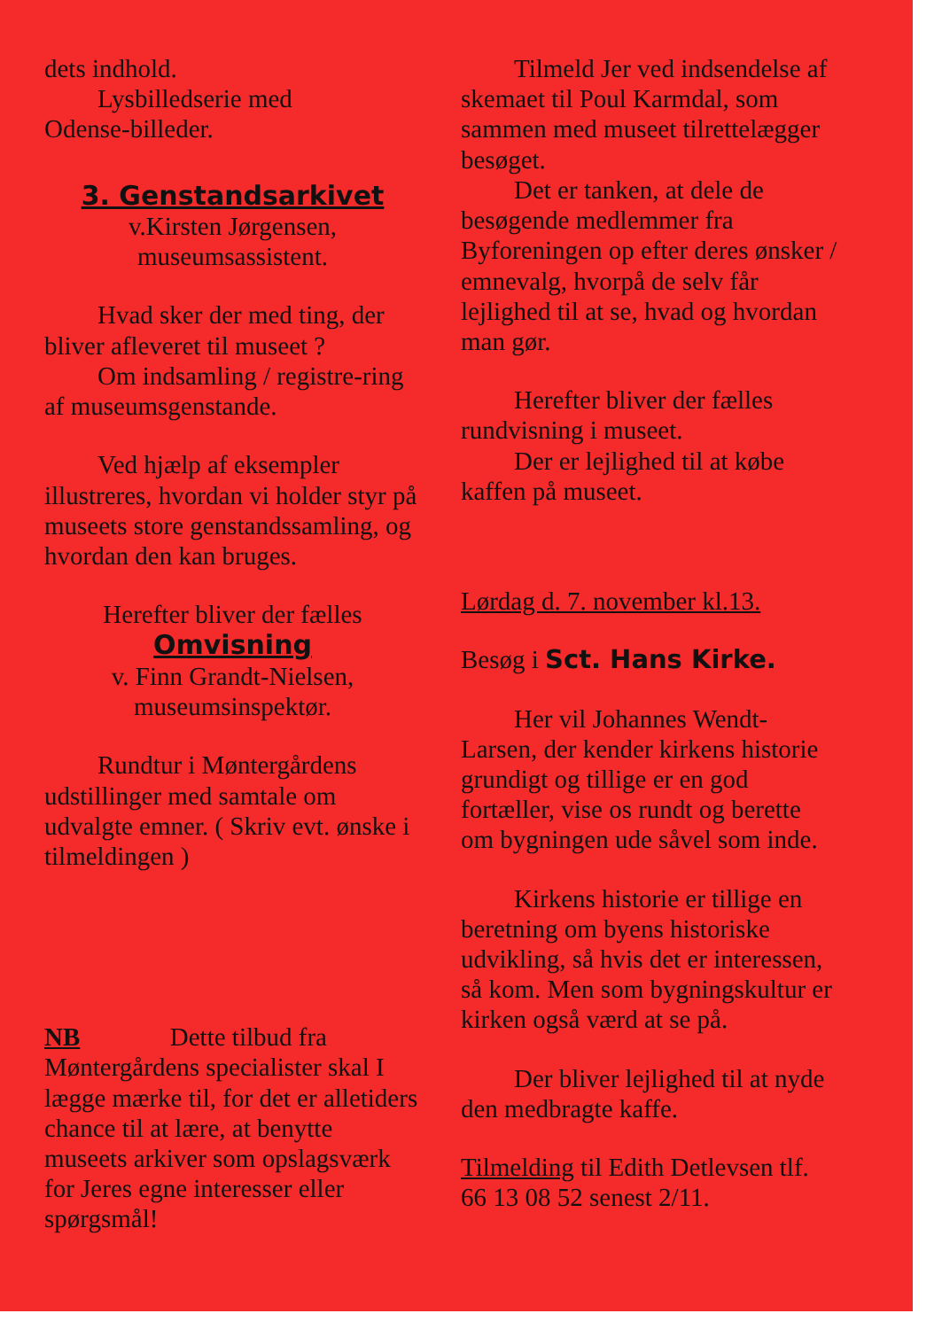dets indhold.
Lysbilledserie med
Odense-billeder.
3. Genstandsarkivet
v.Kirsten Jørgensen,
museumsassistent.
Hvad sker der med ting, der bliver afleveret til museet ?
Om indsamling / registre-ring af museumsgenstande.
Ved hjælp af eksempler illustreres, hvordan vi holder styr på museets store genstandssamling, og hvordan den kan bruges.
Herefter bliver der fælles
Omvisning
v. Finn Grandt-Nielsen,
museumsinspektør.
Rundtur i Møntergårdens udstillinger med samtale om udvalgte emner. ( Skriv evt. ønske i tilmeldingen )
NB Dette tilbud fra Møntergårdens specialister skal I lægge mærke til, for det er alletiders chance til at lære, at benytte museets arkiver som opslagsværk for Jeres egne interesser eller spørgsmål!
Tilmeld Jer ved indsendelse af skemaet til Poul Karmdal, som sammen med museet tilrettelægger besøget.
Det er tanken, at dele de besøgende medlemmer fra Byforeningen op efter deres ønsker / emnevalg, hvorpå de selv får lejlighed til at se, hvad og hvordan man gør.
Herefter bliver der fælles rundvisning i museet.
Der er lejlighed til at købe kaffen på museet.
Lørdag d. 7. november kl.13.
Besøg i Sct. Hans Kirke.
Her vil Johannes Wendt-Larsen, der kender kirkens historie grundigt og tillige er en god fortæller, vise os rundt og berette om bygningen ude såvel som inde.
Kirkens historie er tillige en beretning om byens historiske udvikling, så hvis det er interessen, så kom. Men som bygningskultur er kirken også værd at se på.
Der bliver lejlighed til at nyde den medbragte kaffe.
Tilmelding til Edith Detlevsen tlf. 66 13 08 52 senest 2/11.